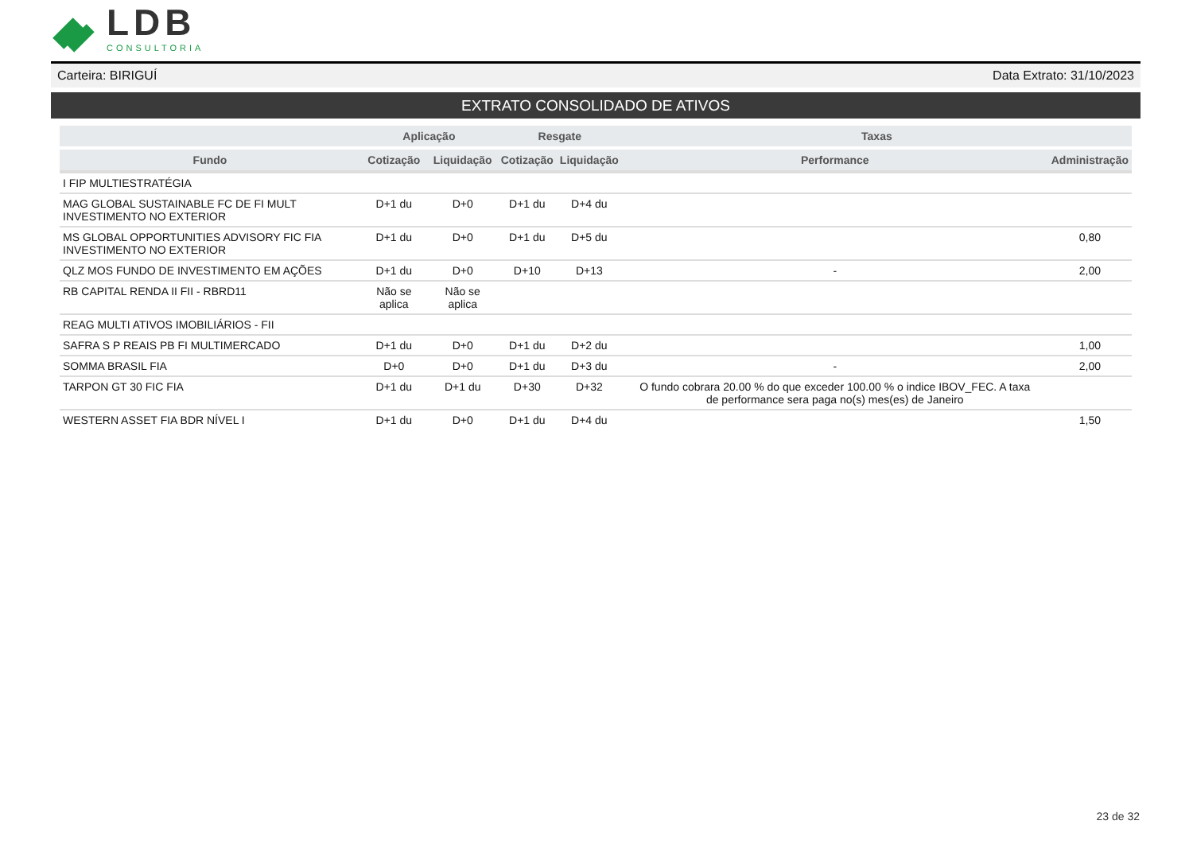LDB
CONSULTORIA
Carteira: BIRIGUÍ Data Extrato: 31/10/2023
EXTRATO CONSOLIDADO DE ATIVOS
| | Aplicação | | Resgate | | Taxas | |
| --- | --- | --- | --- | --- | --- | --- |
| Fundo | Cotização | Liquidação | Cotização | Liquidação | Performance | Administração |
| I FIP MULTIESTRATÉGIA | | | | | | |
| MAG GLOBAL SUSTAINABLE FC DE FI MULT INVESTIMENTO NO EXTERIOR | D+1 du | D+0 | D+1 du | D+4 du | | |
| MS GLOBAL OPPORTUNITIES ADVISORY FIC FIA INVESTIMENTO NO EXTERIOR | D+1 du | D+0 | D+1 du | D+5 du | | 0,80 |
| QLZ MOS FUNDO DE INVESTIMENTO EM AÇÕES | D+1 du | D+0 | D+10 | D+13 | - | 2,00 |
| RB CAPITAL RENDA II FII - RBRD11 | Não se aplica | Não se aplica | | | | |
| REAG MULTI ATIVOS IMOBILIÁRIOS - FII | | | | | | |
| SAFRA S P REAIS PB FI MULTIMERCADO | D+1 du | D+0 | D+1 du | D+2 du | | 1,00 |
| SOMMA BRASIL FIA | D+0 | D+0 | D+1 du | D+3 du | - | 2,00 |
| TARPON GT 30 FIC FIA | D+1 du | D+1 du | D+30 | D+32 | O fundo cobrara 20.00 % do que exceder 100.00 % o indice IBOV_FEC. A taxa de performance sera paga no(s) mes(es) de Janeiro | |
| WESTERN ASSET FIA BDR NÍVEL I | D+1 du | D+0 | D+1 du | D+4 du | | 1,50 |
23 de 32